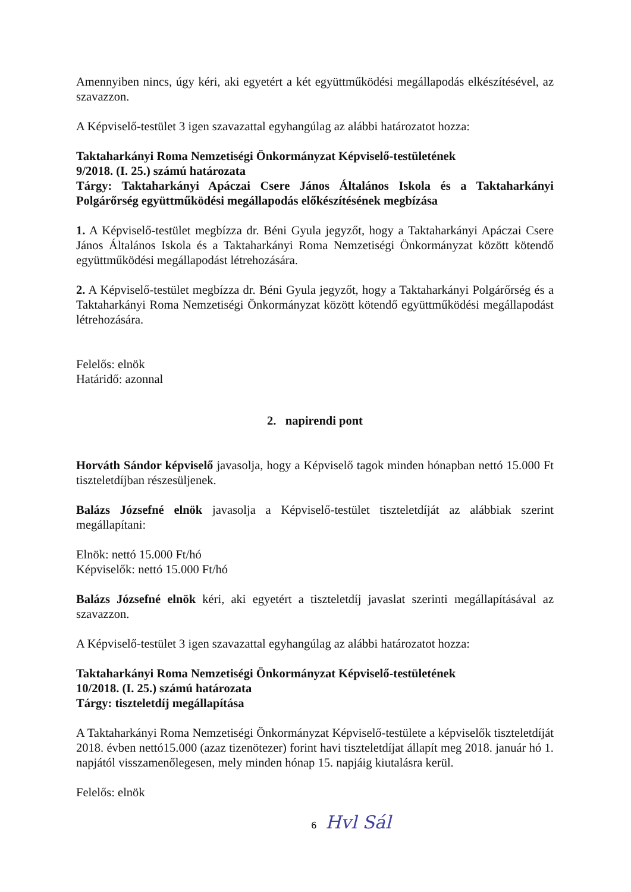Amennyiben nincs, úgy kéri, aki egyetért a két együttműködési megállapodás elkészítésével, az szavazzon.
A Képviselő-testület 3 igen szavazattal egyhangúlag az alábbi határozatot hozza:
Taktaharkányi Roma Nemzetiségi Önkormányzat Képviselő-testületének
9/2018. (I. 25.) számú határozata
Tárgy: Taktaharkányi Apáczai Csere János Általános Iskola és a Taktaharkányi Polgárőrség együttműködési megállapodás előkészítésének megbízása
1. A Képviselő-testület megbízza dr. Béni Gyula jegyzőt, hogy a Taktaharkányi Apáczai Csere János Általános Iskola és a Taktaharkányi Roma Nemzetiségi Önkormányzat között kötendő együttműködési megállapodást létrehozására.
2. A Képviselő-testület megbízza dr. Béni Gyula jegyzőt, hogy a Taktaharkányi Polgárőrség és a Taktaharkányi Roma Nemzetiségi Önkormányzat között kötendő együttműködési megállapodást létrehozására.
Felelős: elnök
Határidő: azonnal
2. napirendi pont
Horváth Sándor képviselő javasolja, hogy a Képviselő tagok minden hónapban nettó 15.000 Ft tiszteletdíjban részesüljenek.
Balázs Józsefné elnök javasolja a Képviselő-testület tiszteletdíját az alábbiak szerint megállapítani:
Elnök: nettó 15.000 Ft/hó
Képviselők: nettó 15.000 Ft/hó
Balázs Józsefné elnök kéri, aki egyetért a tiszteletdíj javaslat szerinti megállapításával az szavazzon.
A Képviselő-testület 3 igen szavazattal egyhangúlag az alábbi határozatot hozza:
Taktaharkányi Roma Nemzetiségi Önkormányzat Képviselő-testületének
10/2018. (I. 25.) számú határozata
Tárgy: tiszteletdíj megállapítása
A Taktaharkányi Roma Nemzetiségi Önkormányzat Képviselő-testülete a képviselők tiszteletdíját 2018. évben nettó15.000 (azaz tizenötezer) forint havi tiszteletdíjat állapít meg 2018. január hó 1. napjától visszamenőlegesen, mely minden hónap 15. napjáig kiutalásra kerül.
Felelős: elnök
6 Hvl Sál